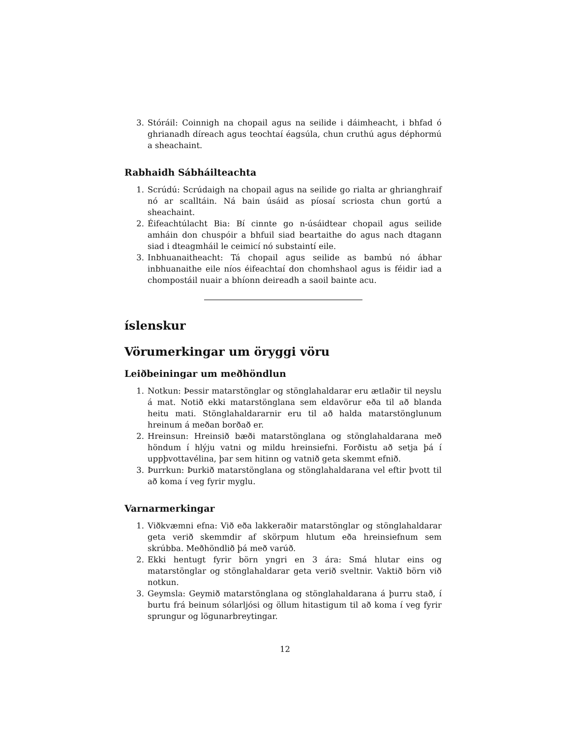3. Stóráil: Coinnigh na chopail agus na seilide i dáimheacht, i bhfad ó ghrianadh díreach agus teochtaí éagsúla, chun cruthú agus déphormú a sheachaint.
Rabhaidh Sábháilteachta
1. Scrúdú: Scrúdaigh na chopail agus na seilide go rialta ar ghrianghraif nó ar scalltáin. Ná bain úsáid as píosaí scriosta chun gortú a sheachaint.
2. Éifeachtúlacht Bia: Bí cinnte go n-úsáidtear chopail agus seilide amháin don chuspóir a bhfuil siad beartaithe do agus nach dtagann siad i dteagmháil le ceimicí nó substaintí eile.
3. Inbhuanaitheacht: Tá chopail agus seilide as bambú nó ábhar inbhuanaithe eile níos éifeachtaí don chomhshaol agus is féidir iad a chompostáil nuair a bhíonn deireadh a saoil bainte acu.
íslenskur
Vörumerkingar um öryggi vöru
Leiðbeiningar um meðhöndlun
1. Notkun: Þessir matarstönglar og stönglahaldarar eru ætlaðir til neyslu á mat. Notið ekki matarstönglana sem eldavörur eða til að blanda heitu mati. Stönglahaldararnir eru til að halda matarstönglunum hreinum á meðan borðað er.
2. Hreinsun: Hreinsið bæði matarstönglana og stönglahaldarana með höndum í hlýju vatni og mildu hreinsiefni. Forðistu að setja þá í uppþvottavélina, þar sem hitinn og vatnið geta skemmt efnið.
3. Þurrkun: Þurkið matarstönglana og stönglahaldarana vel eftir þvott til að koma í veg fyrir myglu.
Varnarmerkingar
1. Viðkvæmni efna: Við eða lakkeraðir matarstönglar og stönglahaldarar geta verið skemmdir af skörpum hlutum eða hreinsiefnum sem skrúbba. Meðhöndlið þá með varúð.
2. Ekki hentugt fyrir börn yngri en 3 ára: Smá hlutar eins og matarstönglar og stönglahaldarar geta verið sveltnir. Vaktið börn við notkun.
3. Geymsla: Geymið matarstönglana og stönglahaldarana á þurru stað, í burtu frá beinum sólarljósi og öllum hitastigum til að koma í veg fyrir sprungur og lögunarbreytingar.
12